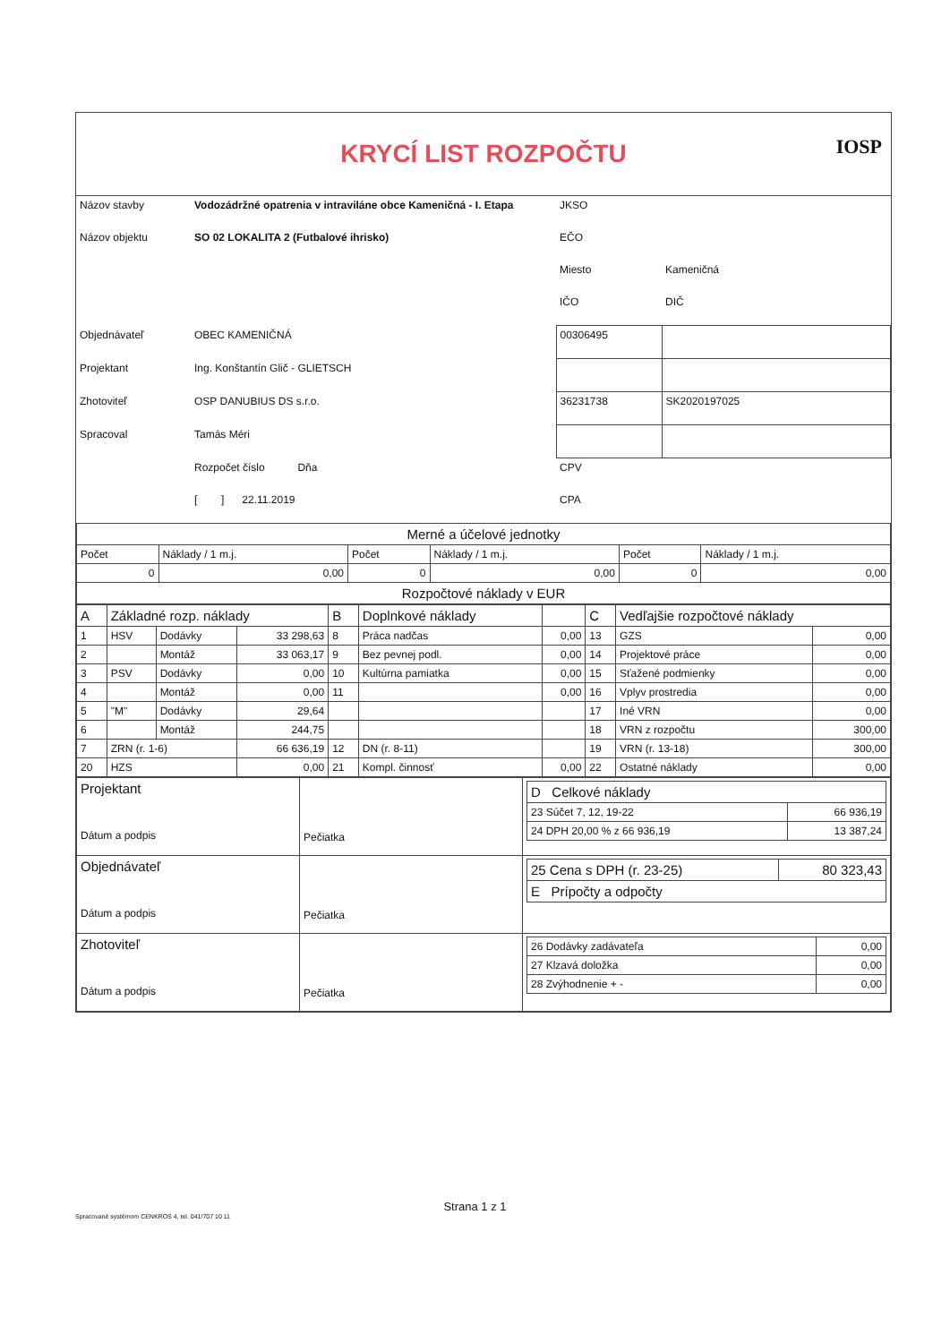IOSP
KRYCÍ LIST ROZPOČTU
| Názov stavby | Vodozádržné opatrenia v intraviláne obce Kameničná - I. Etapa | JKSO | |
| Názov objektu | SO 02 LOKALITA 2 (Futbalové ihrisko) | EČO | |
| | | Miesto | Kameničná |
| | | IČO | DIČ |
| Objednávateľ | OBEC KAMENIČNÁ | 00306495 | |
| Projektant | Ing. Konštantín Glič - GLIETSCH | | |
| Zhotoviteľ | OSP DANUBIUS DS s.r.o. | 36231738 | SK2020197025 |
| Spracoval | Tamás Méri | | |
| | Rozpočet číslo Dňa | CPV | |
| | [ ] 22.11.2019 | CPA | |
| Merné a účelové jednotky | | | | | |
| --- | --- | --- | --- | --- | --- |
| Počet | Náklady / 1 m.j. | Počet | Náklady / 1 m.j. | Počet | Náklady / 1 m.j. |
| 0 | 0,00 | 0 | 0,00 | 0 | 0,00 |
| Rozpočtové náklady v EUR | | | | | |
| A | Základné rozp. náklady | | | B | Doplnkové náklady | | C | Vedľajšie rozpočtové náklady | |
| 1 | HSV | Dodávky | 33 298,63 | 8 | Práca nadčas | 0,00 | 13 | GZS | 0,00 |
| 2 | | Montáž | 33 063,17 | 9 | Bez pevnej podl. | 0,00 | 14 | Projektové práce | 0,00 |
| 3 | PSV | Dodávky | 0,00 | 10 | Kultúrna pamiatka | 0,00 | 15 | Sťažené podmienky | 0,00 |
| 4 | | Montáž | 0,00 | 11 | | 0,00 | 16 | Vplyv prostredia | 0,00 |
| 5 | "M" | Dodávky | 29,64 | | | | 17 | Iné VRN | 0,00 |
| 6 | | Montáž | 244,75 | | | | 18 | VRN z rozpočtu | 300,00 |
| 7 | ZRN (r. 1-6) | | 66 636,19 | 12 | DN (r. 8-11) | | 19 | VRN (r. 13-18) | 300,00 |
| 20 | HZS | | 0,00 | 21 | Kompl. činnosť | 0,00 | 22 | Ostatné náklady | 0,00 |
| Projektant Dátum a podpis | Pečiatka | / D Celkové náklady / / / 23 Súčet 7, 12, 19-22 / 66 936,19 / / 24 DPH 20,00 % z 66 936,19 / 13 387,24 / |
| Objednávateľ Dátum a podpis | Pečiatka | / 25 Cena s DPH (r. 23-25) / 80 323,43 / / E Prípočty a odpočty / / |
| Zhotoviteľ Dátum a podpis | Pečiatka | / 26 Dodávky zadávateľa / 0,00 / / 27 Klzavá doložka / 0,00 / / 28 Zvýhodnenie + - / 0,00 / |
Strana 1 z 1
Spracované systémom CENKROS 4, tel. 041/707 10 11